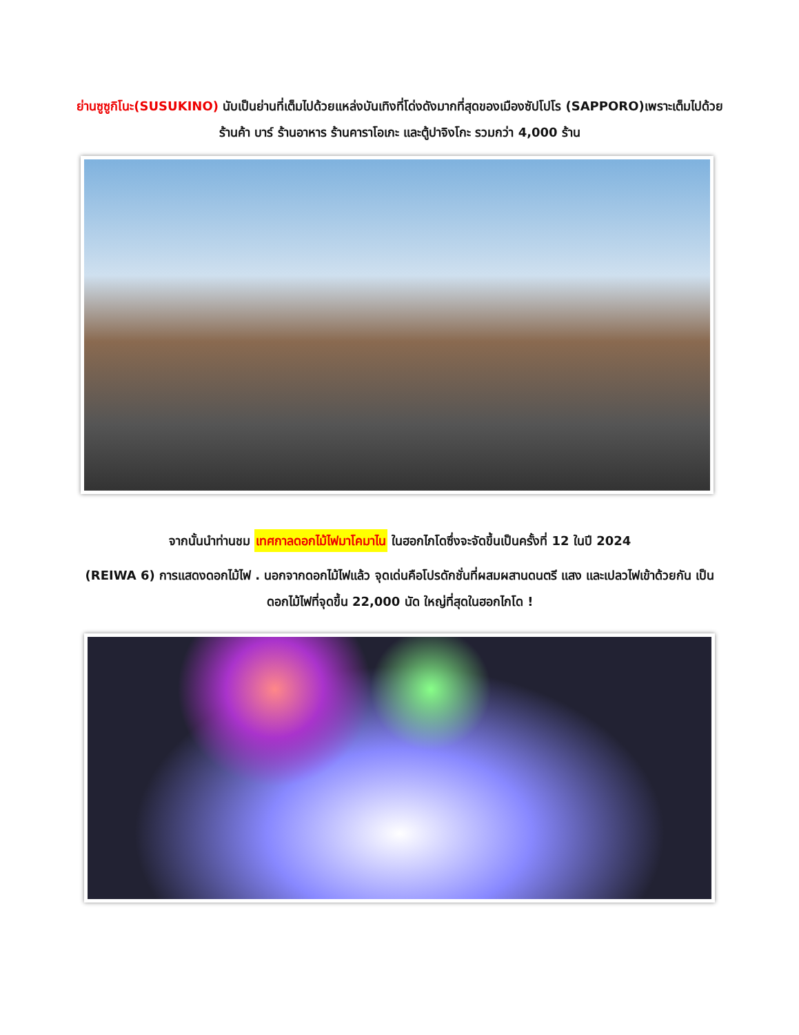ย่านซูซูกิโนะ(SUSUKINO) นับเป็นย่านที่เต็มไปด้วยแหล่งบันเทิงที่โด่งดังมากที่สุดของเมืองซัปโปโร (SAPPORO)เพราะเต็มไปด้วยร้านค้า บาร์ ร้านอาหาร ร้านคาราโอเกะ และตู้ปาจิงโกะ รวมกว่า 4,000 ร้าน
จากนั้นนำท่านชม เทศกาลดอกไม้ไฟมาโคมาไน ในฮอกไกโดซึ่งจะจัดขึ้นเป็นครั้งที่ 12 ในปี 2024
(REIWA 6) การแสดงดอกไม้ไฟ . นอกจากดอกไม้ไฟแล้ว จุดเด่นคือโปรดักชั่นที่ผสมผสานดนตรี แสง และเปลวไฟเข้าด้วยกัน เป็นดอกไม้ไฟที่จุดขึ้น 22,000 นัด ใหญ่ที่สุดในฮอกไกโด !